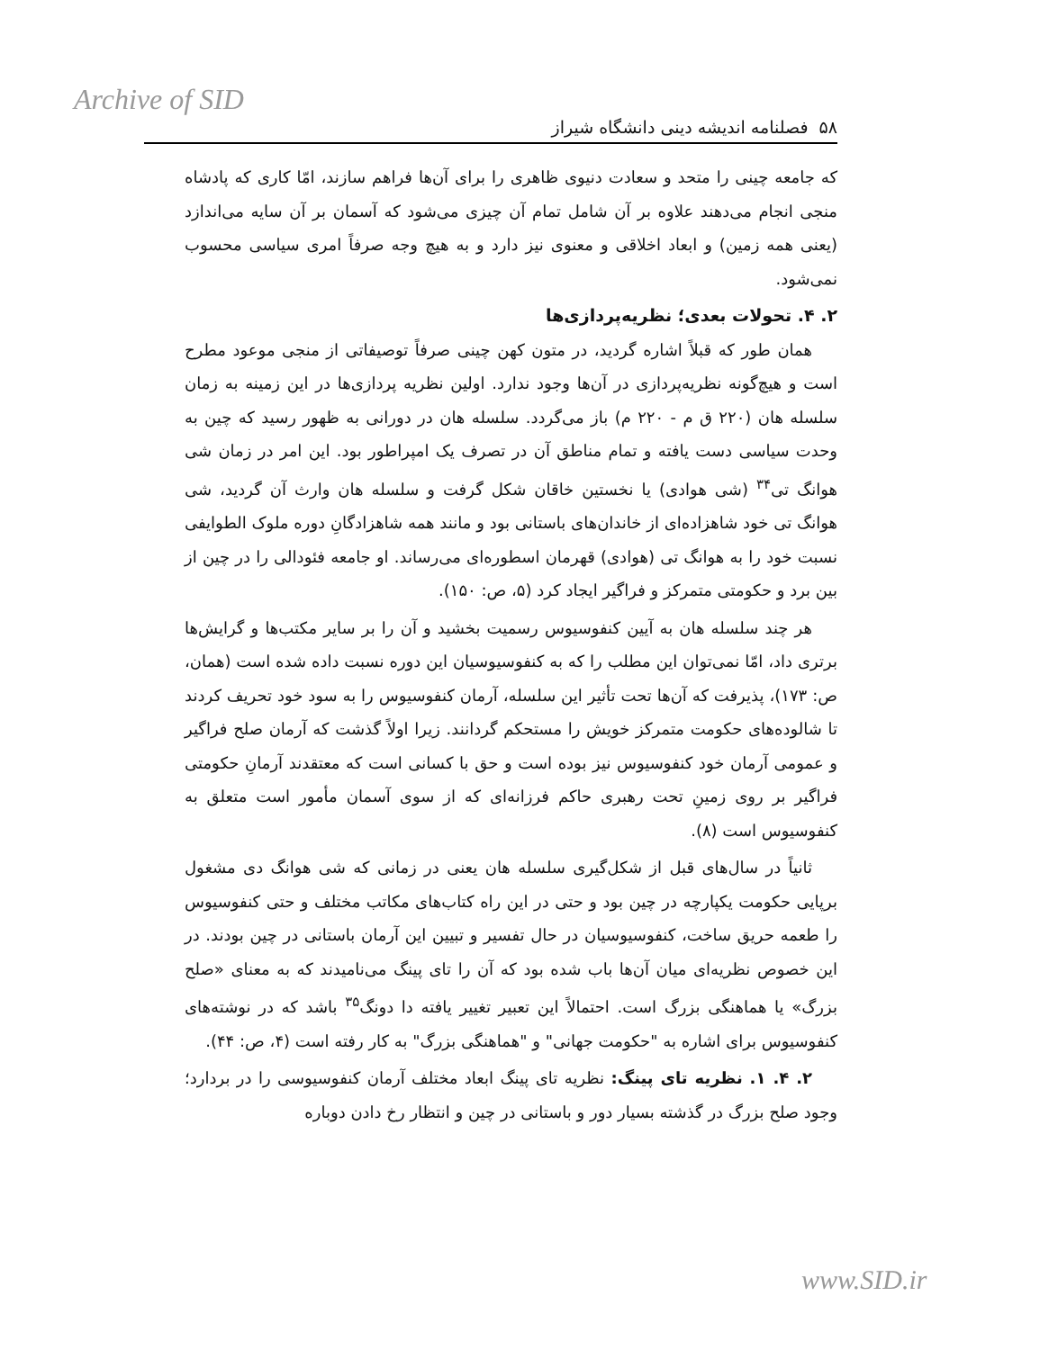Archive of SID
۵۸ فصلنامه اندیشه دینی دانشگاه شیراز
که جامعه چینی را متحد و سعادت دنیوی ظاهری را برای آن‌ها فراهم سازند، امّا کاری که پادشاه منجی انجام می‌دهند علاوه بر آن شامل تمام آن چیزی می‌شود که آسمان بر آن سایه می‌اندازد (یعنی همه زمین) و ابعاد اخلاقی و معنوی نیز دارد و به هیچ وجه صرفاً امری سیاسی محسوب نمی‌شود.
۲. ۴. تحولات بعدی؛ نظریه‌پردازی‌ها
همان طور که قبلاً اشاره گردید، در متون کهن چینی صرفاً توصیفاتی از منجی موعود مطرح است و هیچ‌گونه نظریه‌پردازی در آن‌ها وجود ندارد. اولین نظریه پردازی‌ها در این زمینه به زمان سلسله هان (۲۲۰ ق م - ۲۲۰ م) باز می‌گردد. سلسله هان در دورانی به ظهور رسید که چین به وحدت سیاسی دست یافته و تمام مناطق آن در تصرف یک امپراطور بود. این امر در زمان شی هوانگ تی<sup>۳۴</sup> (شی هوادی) یا نخستین خاقان شکل گرفت و سلسله هان وارث آن گردید، شی هوانگ تی خود شاهزاده‌ای از خاندان‌های باستانی بود و مانند همه شاهزادگانِ دوره ملوک الطوایفی نسبت خود را به هوانگ تی (هوادی) قهرمان اسطوره‌ای می‌رساند. او جامعه فئودالی را در چین از بین برد و حکومتی متمرکز و فراگیر ایجاد کرد (۵، ص: ۱۵۰).
هر چند سلسله هان به آیین کنفوسیوس رسمیت بخشید و آن را بر سایر مکتب‌ها و گرایش‌ها برتری داد، امّا نمی‌توان این مطلب را که به کنفوسیوسیان این دوره نسبت داده شده است (همان، ص: ۱۷۳)، پذیرفت که آن‌ها تحت تأثیر این سلسله، آرمان کنفوسیوس را به سود خود تحریف کردند تا شالوده‌های حکومت متمرکز خویش را مستحکم گردانند. زیرا اولاً گذشت که آرمان صلح فراگیر و عمومی آرمان خود کنفوسیوس نیز بوده است و حق با کسانی است که معتقدند آرمانِ حکومتی فراگیر بر روی زمینِ تحت رهبری حاکم فرزانه‌ای که از سوی آسمان مأمور است متعلق به کنفوسیوس است (۸).
ثانیاً در سال‌های قبل از شکل‌گیری سلسله هان یعنی در زمانی که شی هوانگ دی مشغول برپایی حکومت یکپارچه در چین بود و حتی در این راه کتاب‌های مکاتب مختلف و حتی کنفوسیوس را طعمه حریق ساخت، کنفوسیوسیان در حال تفسیر و تبیین این آرمان باستانی در چین بودند. در این خصوص نظریه‌ای میان آن‌ها باب شده بود که آن را تای پینگ می‌نامیدند که به معنای «صلح بزرگ» یا هماهنگی بزرگ است. احتمالاً این تعبیر تغییر یافته دا دونگ<sup>۳۵</sup> باشد که در نوشته‌های کنفوسیوس برای اشاره به "حکومت جهانی" و "هماهنگی بزرگ" به کار رفته است (۴، ص: ۴۴).
۲. ۴. ۱. نظریه تای پینگ: نظریه تای پینگ ابعاد مختلف آرمان کنفوسیوسی را در بردارد؛ وجود صلح بزرگ در گذشته بسیار دور و باستانی در چین و انتظار رخ دادن دوباره
www.SID.ir